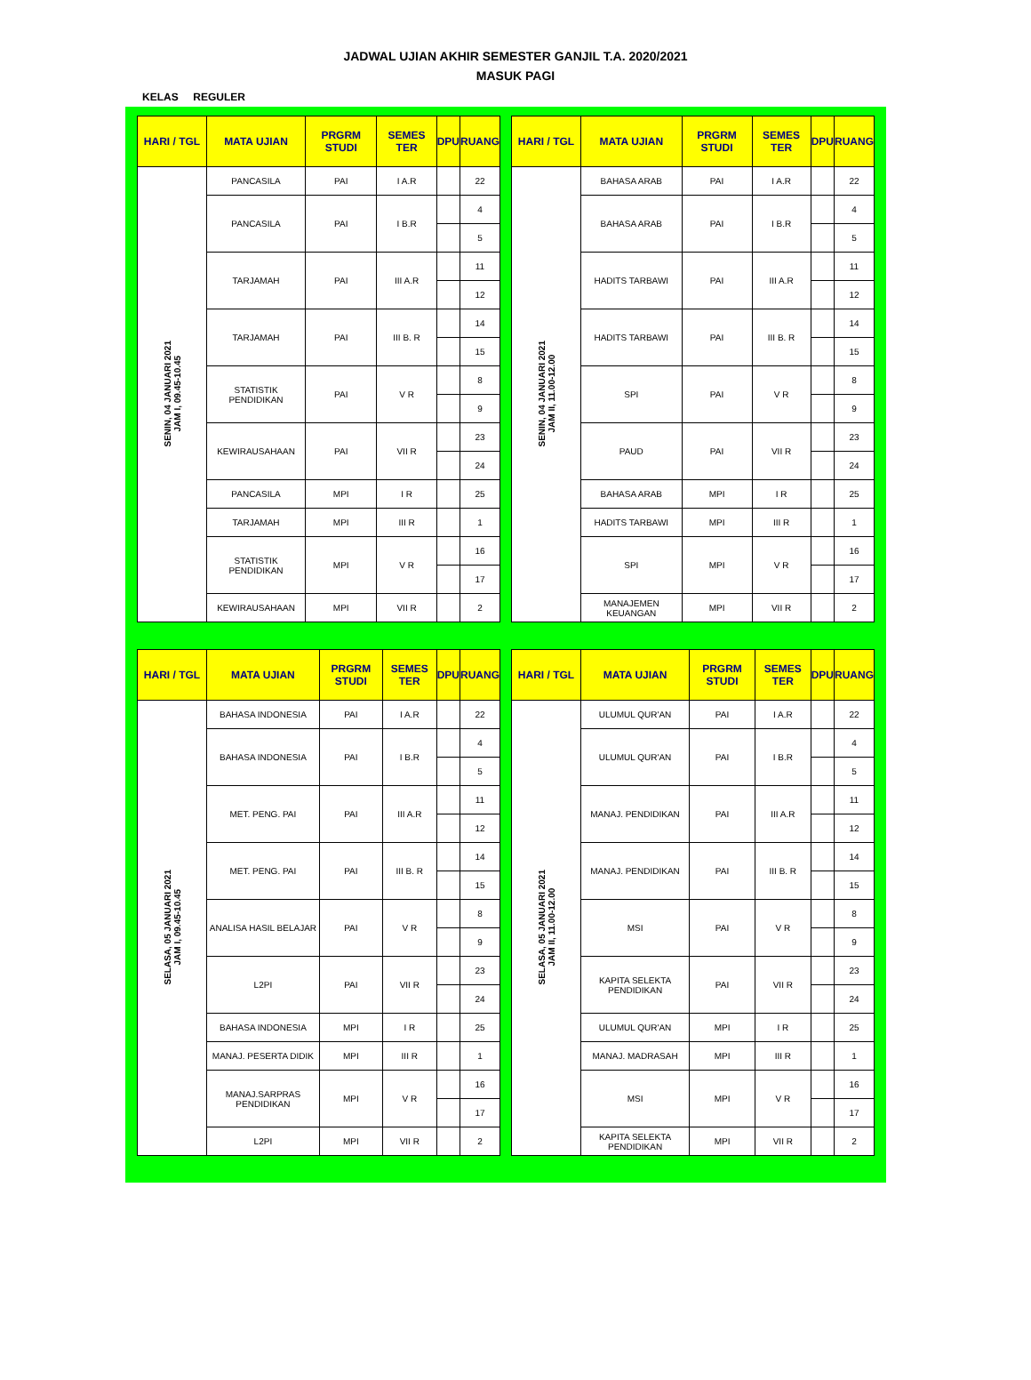JADWAL UJIAN AKHIR SEMESTER GANJIL T.A. 2020/2021
MASUK PAGI
KELAS REGULER
| HARI / TGL | MATA UJIAN | PRGRM STUDI | SEMES TER | DPU | RUANG |
| --- | --- | --- | --- | --- | --- |
| SENIN, 04 JANUARI 2021 JAM I, 09.45-10.45 | PANCASILA | PAI | I A.R | | 22 |
| | PANCASILA | PAI | I B.R | | 4 |
| | | | | | 5 |
| | TARJAMAH | PAI | III A.R | | 11 |
| | | | | | 12 |
| | TARJAMAH | PAI | III B. R | | 14 |
| | | | | | 15 |
| | STATISTIK PENDIDIKAN | PAI | V R | | 8 |
| | | | | | 9 |
| | KEWIRAUSAHAAN | PAI | VII R | | 23 |
| | | | | | 24 |
| | PANCASILA | MPI | I R | | 25 |
| | TARJAMAH | MPI | III R | | 1 |
| | STATISTIK PENDIDIKAN | MPI | V R | | 16 |
| | | | | | 17 |
| | KEWIRAUSAHAAN | MPI | VII R | | 2 |
| HARI / TGL | MATA UJIAN | PRGRM STUDI | SEMES TER | DPU | RUANG |
| --- | --- | --- | --- | --- | --- |
| SENIN, 04 JANUARI 2021 JAM II, 11.00-12.00 | BAHASA ARAB | PAI | I A.R | | 22 |
| | BAHASA ARAB | PAI | I B.R | | 4 |
| | | | | | 5 |
| | HADITS TARBAWI | PAI | III A.R | | 11 |
| | | | | | 12 |
| | HADITS TARBAWI | PAI | III B. R | | 14 |
| | | | | | 15 |
| | SPI | PAI | V R | | 8 |
| | | | | | 9 |
| | PAUD | PAI | VII R | | 23 |
| | | | | | 24 |
| | BAHASA ARAB | MPI | I R | | 25 |
| | HADITS TARBAWI | MPI | III R | | 1 |
| | SPI | MPI | V R | | 16 |
| | | | | | 17 |
| | MANAJEMEN KEUANGAN | MPI | VII R | | 2 |
| HARI / TGL | MATA UJIAN | PRGRM STUDI | SEMES TER | DPU | RUANG |
| --- | --- | --- | --- | --- | --- |
| SELASA, 05 JANUARI 2021 JAM I, 09.45-10.45 | BAHASA INDONESIA | PAI | I A.R | | 22 |
| | BAHASA INDONESIA | PAI | I B.R | | 4 |
| | | | | | 5 |
| | MET. PENG. PAI | PAI | III A.R | | 11 |
| | | | | | 12 |
| | MET. PENG. PAI | PAI | III B. R | | 14 |
| | | | | | 15 |
| | ANALISA HASIL BELAJAR | PAI | V R | | 8 |
| | | | | | 9 |
| | L2PI | PAI | VII R | | 23 |
| | | | | | 24 |
| | BAHASA INDONESIA | MPI | I R | | 25 |
| | MANAJ. PESERTA DIDIK | MPI | III R | | 1 |
| | MANAJ.SARPRAS PENDIDIKAN | MPI | V R | | 16 |
| | | | | | 17 |
| | L2PI | MPI | VII R | | 2 |
| HARI / TGL | MATA UJIAN | PRGRM STUDI | SEMES TER | DPU | RUANG |
| --- | --- | --- | --- | --- | --- |
| SELASA, 05 JANUARI 2021 JAM II, 11.00-12.00 | ULUMUL QUR'AN | PAI | I A.R | | 22 |
| | ULUMUL QUR'AN | PAI | I B.R | | 4 |
| | | | | | 5 |
| | MANAJ. PENDIDIKAN | PAI | III A.R | | 11 |
| | | | | | 12 |
| | MANAJ. PENDIDIKAN | PAI | III B. R | | 14 |
| | | | | | 15 |
| | MSI | PAI | V R | | 8 |
| | | | | | 9 |
| | KAPITA SELEKTA PENDIDIKAN | PAI | VII R | | 23 |
| | | | | | 24 |
| | ULUMUL QUR'AN | MPI | I R | | 25 |
| | MANAJ. MADRASAH | MPI | III R | | 1 |
| | MSI | MPI | V R | | 16 |
| | | | | | 17 |
| | KAPITA SELEKTA PENDIDIKAN | MPI | VII R | | 2 |